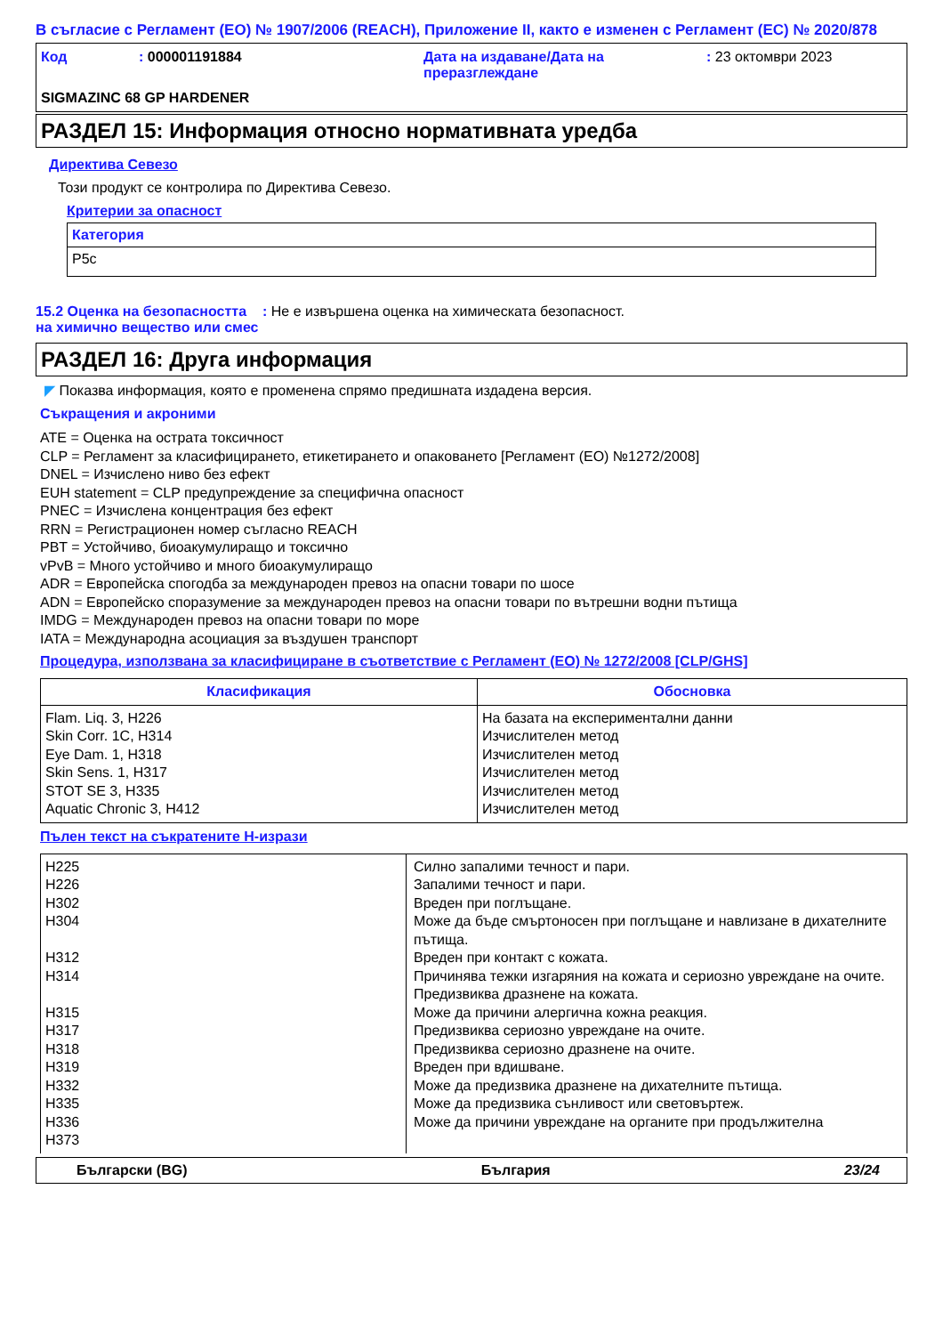В съгласие с Регламент (ЕО) № 1907/2006 (REACH), Приложение II, както е изменен с Регламент (ЕС) № 2020/878
Код : 000001191884 Дата на издаване/Дата на преразглеждане
: 23 октомври 2023
SIGMAZINC 68 GP HARDENER
РАЗДЕЛ 15: Информация относно нормативната уредба
Директива Севезо
Този продукт се контролира по Директива Севезо.
Критерии за опасност
| Категория |
| --- |
| P5c |
15.2 Оценка на безопасността на химично вещество или смес
: Не е извършена оценка на химическата безопасност.
РАЗДЕЛ 16: Друга информация
◤ Показва информация, която е променена спрямо предишната издадена версия.
Съкращения и акроними
ATE = Оценка на острата токсичност
CLP = Регламент за класифицирането, етикетирането и опаковането [Регламент (ЕО) №1272/2008]
DNEL = Изчислено ниво без ефект
EUH statement = CLP предупреждение за специфична опасност
PNEC = Изчислена концентрация без ефект
RRN = Регистрационен номер съгласно REACH
PBT = Устойчиво, биоакумулиращо и токсично
vPvB = Много устойчиво и много биоакумулиращо
ADR = Европейска спогодба за международен превоз на опасни товари по шосе
ADN = Европейско споразумение за международен превоз на опасни товари по вътрешни водни пътища
IMDG = Международен превоз на опасни товари по море
IATA = Международна асоциация за въздушен транспорт
Процедура, използвана за класифициране в съответствие с Регламент (ЕО) № 1272/2008 [CLP/GHS]
| Класификация | Обосновка |
| --- | --- |
| Flam. Liq. 3, H226 Skin Corr. 1C, H314 Eye Dam. 1, H318 Skin Sens. 1, H317 STOT SE 3, H335 Aquatic Chronic 3, H412 | На базата на експериментални данни Изчислителен метод Изчислителен метод Изчислителен метод Изчислителен метод Изчислителен метод |
Пълен текст на съкратените H-изрази
| H225 H226 H302 H304 H312 H314 H315 H317 H318 H319 H332 H335 H336 H373 | Силно запалими течност и пари. Запалими течност и пари. Вреден при поглъщане. Може да бъде смъртоносен при поглъщане и навлизане в дихателните пътища. Вреден при контакт с кожата. Причинява тежки изгаряния на кожата и сериозно увреждане на очите. Предизвиква дразнене на кожата. Може да причини алергична кожна реакция. Предизвиква сериозно увреждане на очите. Предизвиква сериозно дразнене на очите. Вреден при вдишване. Може да предизвика дразнене на дихателните пътища. Може да предизвика сънливост или световъртеж. Може да причини увреждане на органите при продължителна |
Български (BG) България 23/24